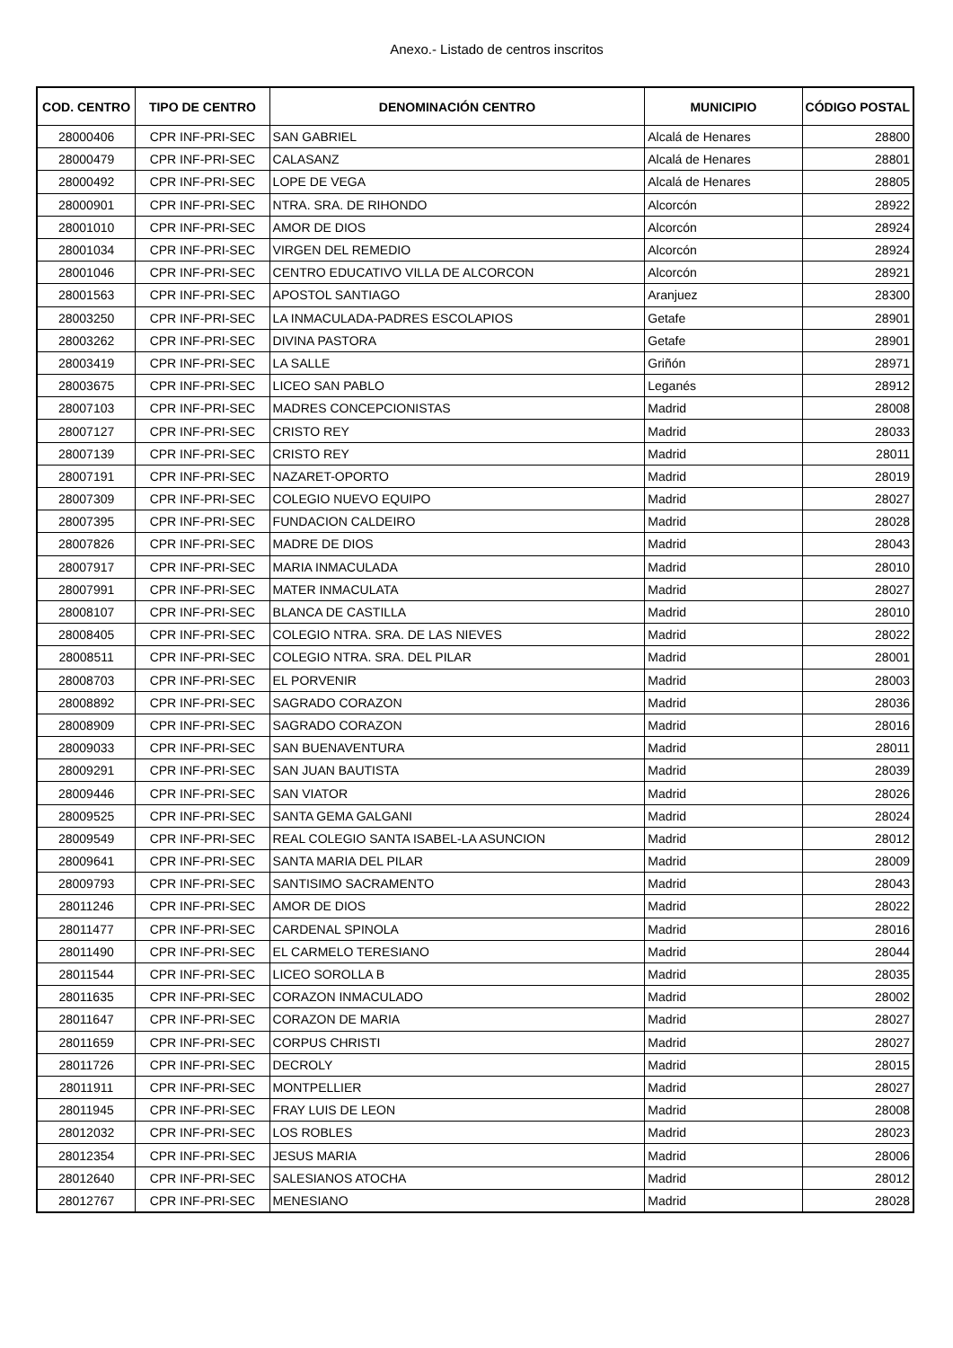Anexo.- Listado de centros inscritos
| COD. CENTRO | TIPO DE CENTRO | DENOMINACIÓN CENTRO | MUNICIPIO | CÓDIGO POSTAL |
| --- | --- | --- | --- | --- |
| 28000406 | CPR INF-PRI-SEC | SAN GABRIEL | Alcalá de Henares | 28800 |
| 28000479 | CPR INF-PRI-SEC | CALASANZ | Alcalá de Henares | 28801 |
| 28000492 | CPR INF-PRI-SEC | LOPE DE VEGA | Alcalá de Henares | 28805 |
| 28000901 | CPR INF-PRI-SEC | NTRA. SRA. DE RIHONDO | Alcorcón | 28922 |
| 28001010 | CPR INF-PRI-SEC | AMOR DE DIOS | Alcorcón | 28924 |
| 28001034 | CPR INF-PRI-SEC | VIRGEN DEL REMEDIO | Alcorcón | 28924 |
| 28001046 | CPR INF-PRI-SEC | CENTRO EDUCATIVO VILLA DE ALCORCON | Alcorcón | 28921 |
| 28001563 | CPR INF-PRI-SEC | APOSTOL SANTIAGO | Aranjuez | 28300 |
| 28003250 | CPR INF-PRI-SEC | LA INMACULADA-PADRES ESCOLAPIOS | Getafe | 28901 |
| 28003262 | CPR INF-PRI-SEC | DIVINA PASTORA | Getafe | 28901 |
| 28003419 | CPR INF-PRI-SEC | LA SALLE | Griñón | 28971 |
| 28003675 | CPR INF-PRI-SEC | LICEO SAN PABLO | Leganés | 28912 |
| 28007103 | CPR INF-PRI-SEC | MADRES CONCEPCIONISTAS | Madrid | 28008 |
| 28007127 | CPR INF-PRI-SEC | CRISTO REY | Madrid | 28033 |
| 28007139 | CPR INF-PRI-SEC | CRISTO REY | Madrid | 28011 |
| 28007191 | CPR INF-PRI-SEC | NAZARET-OPORTO | Madrid | 28019 |
| 28007309 | CPR INF-PRI-SEC | COLEGIO NUEVO EQUIPO | Madrid | 28027 |
| 28007395 | CPR INF-PRI-SEC | FUNDACION CALDEIRO | Madrid | 28028 |
| 28007826 | CPR INF-PRI-SEC | MADRE DE DIOS | Madrid | 28043 |
| 28007917 | CPR INF-PRI-SEC | MARIA INMACULADA | Madrid | 28010 |
| 28007991 | CPR INF-PRI-SEC | MATER INMACULATA | Madrid | 28027 |
| 28008107 | CPR INF-PRI-SEC | BLANCA DE CASTILLA | Madrid | 28010 |
| 28008405 | CPR INF-PRI-SEC | COLEGIO NTRA. SRA. DE LAS NIEVES | Madrid | 28022 |
| 28008511 | CPR INF-PRI-SEC | COLEGIO NTRA. SRA. DEL PILAR | Madrid | 28001 |
| 28008703 | CPR INF-PRI-SEC | EL PORVENIR | Madrid | 28003 |
| 28008892 | CPR INF-PRI-SEC | SAGRADO CORAZON | Madrid | 28036 |
| 28008909 | CPR INF-PRI-SEC | SAGRADO CORAZON | Madrid | 28016 |
| 28009033 | CPR INF-PRI-SEC | SAN BUENAVENTURA | Madrid | 28011 |
| 28009291 | CPR INF-PRI-SEC | SAN JUAN BAUTISTA | Madrid | 28039 |
| 28009446 | CPR INF-PRI-SEC | SAN VIATOR | Madrid | 28026 |
| 28009525 | CPR INF-PRI-SEC | SANTA GEMA GALGANI | Madrid | 28024 |
| 28009549 | CPR INF-PRI-SEC | REAL COLEGIO SANTA ISABEL-LA ASUNCION | Madrid | 28012 |
| 28009641 | CPR INF-PRI-SEC | SANTA MARIA DEL PILAR | Madrid | 28009 |
| 28009793 | CPR INF-PRI-SEC | SANTISIMO SACRAMENTO | Madrid | 28043 |
| 28011246 | CPR INF-PRI-SEC | AMOR DE DIOS | Madrid | 28022 |
| 28011477 | CPR INF-PRI-SEC | CARDENAL SPINOLA | Madrid | 28016 |
| 28011490 | CPR INF-PRI-SEC | EL CARMELO TERESIANO | Madrid | 28044 |
| 28011544 | CPR INF-PRI-SEC | LICEO SOROLLA B | Madrid | 28035 |
| 28011635 | CPR INF-PRI-SEC | CORAZON INMACULADO | Madrid | 28002 |
| 28011647 | CPR INF-PRI-SEC | CORAZON DE MARIA | Madrid | 28027 |
| 28011659 | CPR INF-PRI-SEC | CORPUS CHRISTI | Madrid | 28027 |
| 28011726 | CPR INF-PRI-SEC | DECROLY | Madrid | 28015 |
| 28011911 | CPR INF-PRI-SEC | MONTPELLIER | Madrid | 28027 |
| 28011945 | CPR INF-PRI-SEC | FRAY LUIS DE LEON | Madrid | 28008 |
| 28012032 | CPR INF-PRI-SEC | LOS ROBLES | Madrid | 28023 |
| 28012354 | CPR INF-PRI-SEC | JESUS MARIA | Madrid | 28006 |
| 28012640 | CPR INF-PRI-SEC | SALESIANOS ATOCHA | Madrid | 28012 |
| 28012767 | CPR INF-PRI-SEC | MENESIANO | Madrid | 28028 |